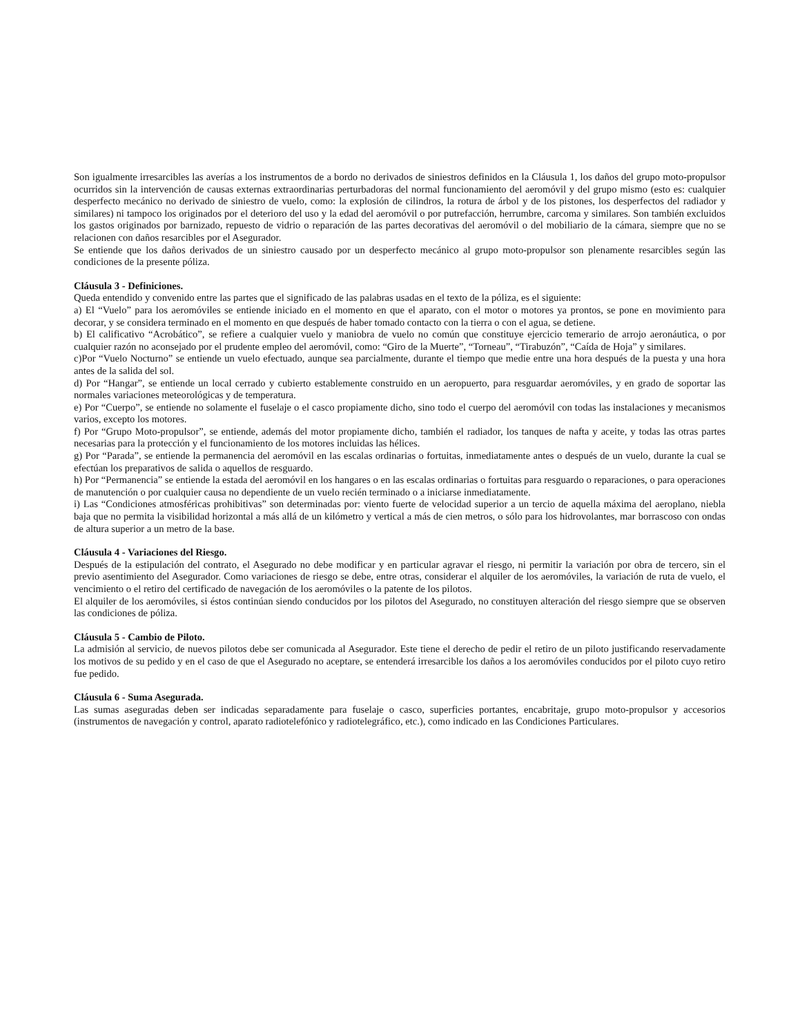Son igualmente irresarcibles las averías a los instrumentos de a bordo no derivados de siniestros definidos en la Cláusula 1, los daños del grupo moto-propulsor ocurridos sin la intervención de causas externas extraordinarias perturbadoras del normal funcionamiento del aeromóvil y del grupo mismo (esto es: cualquier desperfecto mecánico no derivado de siniestro de vuelo, como: la explosión de cilindros, la rotura de árbol y de los pistones, los desperfectos del radiador y similares) ni tampoco los originados por el deterioro del uso y la edad del aeromóvil o por putrefacción, herrumbre, carcoma y similares. Son también excluidos los gastos originados por barnizado, repuesto de vidrio o reparación de las partes decorativas del aeromóvil o del mobiliario de la cámara, siempre que no se relacionen con daños resarcibles por el Asegurador.
Se entiende que los daños derivados de un siniestro causado por un desperfecto mecánico al grupo moto-propulsor son plenamente resarcibles según las condiciones de la presente póliza.
Cláusula 3 - Definiciones.
Queda entendido y convenido entre las partes que el significado de las palabras usadas en el texto de la póliza, es el siguiente:
a) El “Vuelo” para los aeromóviles se entiende iniciado en el momento en que el aparato, con el motor o motores ya prontos, se pone en movimiento para decorar, y se considera terminado en el momento en que después de haber tomado contacto con la tierra o con el agua, se detiene.
b) El calificativo “Acrobático”, se refiere a cualquier vuelo y maniobra de vuelo no común que constituye ejercicio temerario de arrojo aeronáutica, o por cualquier razón no aconsejado por el prudente empleo del aeromóvil, como: “Giro de la Muerte”, “Torneau”, “Tirabuzón”, “Caída de Hoja” y similares.
c)Por “Vuelo Nocturno” se entiende un vuelo efectuado, aunque sea parcialmente, durante el tiempo que medie entre una hora después de la puesta y una hora antes de la salida del sol.
d) Por “Hangar”, se entiende un local cerrado y cubierto establemente construido en un aeropuerto, para resguardar aeromóviles, y en grado de soportar las normales variaciones meteorológicas y de temperatura.
e) Por “Cuerpo”, se entiende no solamente el fuselaje o el casco propiamente dicho, sino todo el cuerpo del aeromóvil con todas las instalaciones y mecanismos varios, excepto los motores.
f) Por “Grupo Moto-propulsor”, se entiende, además del motor propiamente dicho, también el radiador, los tanques de nafta y aceite, y todas las otras partes necesarias para la protección y el funcionamiento de los motores incluidas las hélices.
g) Por “Parada”, se entiende la permanencia del aeromóvil en las escalas ordinarias o fortuitas, inmediatamente antes o después de un vuelo, durante la cual se efectúan los preparativos de salida o aquellos de resguardo.
h) Por “Permanencia” se entiende la estada del aeromóvil en los hangares o en las escalas ordinarias o fortuitas para resguardo o reparaciones, o para operaciones de manutención o por cualquier causa no dependiente de un vuelo recién terminado o a iniciarse inmediatamente.
i) Las “Condiciones atmosféricas prohibitivas” son determinadas por: viento fuerte de velocidad superior a un tercio de aquella máxima del aeroplano, niebla baja que no permita la visibilidad horizontal a más allá de un kilómetro y vertical a más de cien metros, o sólo para los hidrovolantes, mar borrascoso con ondas de altura superior a un metro de la base.
Cláusula 4 - Variaciones del Riesgo.
Después de la estipulación del contrato, el Asegurado no debe modificar y en particular agravar el riesgo, ni permitir la variación por obra de tercero, sin el previo asentimiento del Asegurador. Como variaciones de riesgo se debe, entre otras, considerar el alquiler de los aeromóviles, la variación de ruta de vuelo, el vencimiento o el retiro del certificado de navegación de los aeromóviles o la patente de los pilotos.
El alquiler de los aeromóviles, si éstos continúan siendo conducidos por los pilotos del Asegurado, no constituyen alteración del riesgo siempre que se observen las condiciones de póliza.
Cláusula 5 - Cambio de Piloto.
La admisión al servicio, de nuevos pilotos debe ser comunicada al Asegurador. Este tiene el derecho de pedir el retiro de un piloto justificando reservadamente los motivos de su pedido y en el caso de que el Asegurado no aceptare, se entenderá irresarcible los daños a los aeromóviles conducidos por el piloto cuyo retiro fue pedido.
Cláusula 6 - Suma Asegurada.
Las sumas aseguradas deben ser indicadas separadamente para fuselaje o casco, superficies portantes, encabritaje, grupo moto-propulsor y accesorios (instrumentos de navegación y control, aparato radiotelefónico y radiotelegráfico, etc.), como indicado en las Condiciones Particulares.